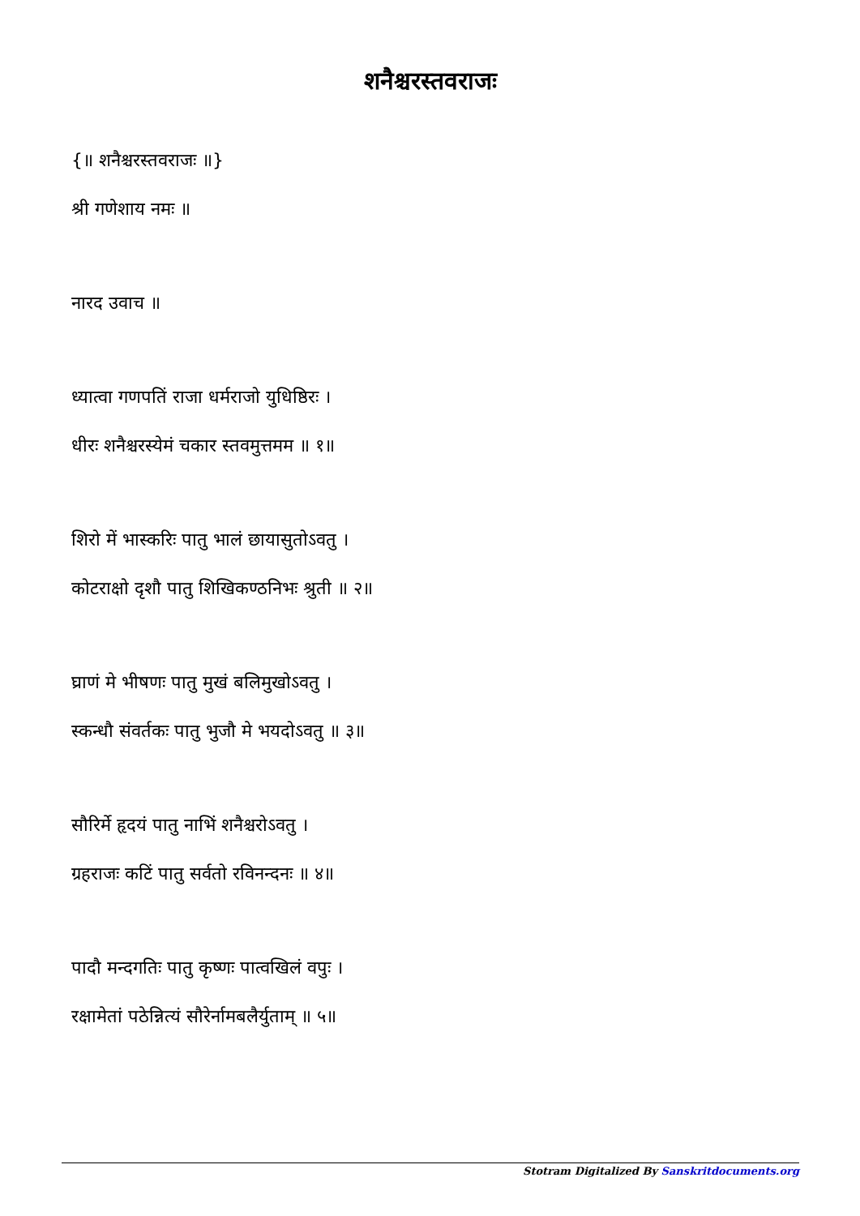शनैश्चरस्तवराजः
{॥ शनैश्चरस्तवराजः ॥}
श्री गणेशाय नमः ॥
नारद उवाच ॥
ध्यात्वा गणपतिं राजा धर्मराजो युधिष्ठिरः ।
धीरः शनैश्चरस्येमं चकार स्तवमुत्तमम ॥ १॥
शिरो में भास्करिः पातु भालं छायासुतोऽवतु ।
कोटराक्षो दृशौ पातु शिखिकण्ठनिभः श्रुती ॥ २॥
घ्राणं मे भीषणः पातु मुखं बलिमुखोऽवतु ।
स्कन्धौ संवर्तकः पातु भुजौ मे भयदोऽवतु ॥ ३॥
सौरिर्मे हृदयं पातु नाभिं शनैश्चरोऽवतु ।
ग्रहराजः कटिं पातु सर्वतो रविनन्दनः ॥ ४॥
पादौ मन्दगतिः पातु कृष्णः पात्वखिलं वपुः ।
रक्षामेतां पठेन्नित्यं सौरेर्नामबलैर्युताम् ॥ ५॥
Stotram Digitalized By Sanskritdocuments.org